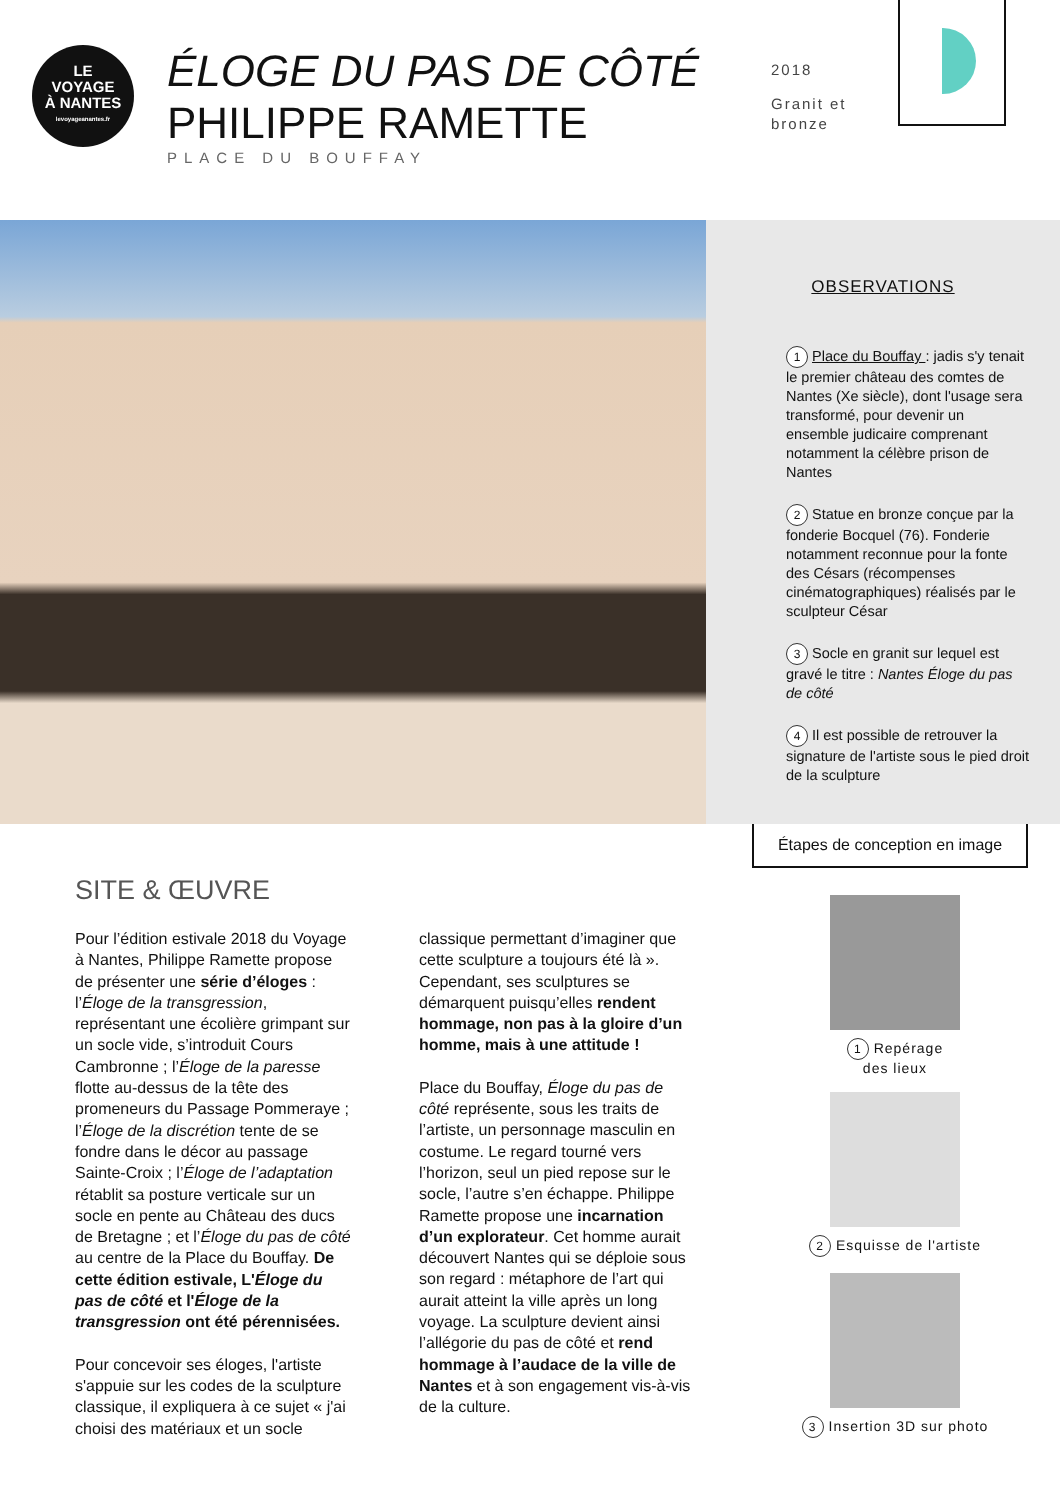LE
VOYAGE
À NANTES
levoyageanantes.fr
ÉLOGE DU PAS DE CÔTÉ
PHILIPPE RAMETTE
PLACE DU BOUFFAY
2018
Granit et
bronze
OBSERVATIONS
1 Place du Bouffay : jadis s'y tenait le premier château des comtes de Nantes (Xe siècle), dont l'usage sera transformé, pour devenir un ensemble judicaire comprenant notamment la célèbre prison de Nantes
2 Statue en bronze conçue par la fonderie Bocquel (76). Fonderie notamment reconnue pour la fonte des Césars (récompenses cinématographiques) réalisés par le sculpteur César
3 Socle en granit sur lequel est gravé le titre : Nantes Éloge du pas de côté
4 Il est possible de retrouver la signature de l'artiste sous le pied droit de la sculpture
Étapes de conception en image
SITE & ŒUVRE
Pour l’édition estivale 2018 du Voyage à Nantes, Philippe Ramette propose de présenter une série d’éloges : l’Éloge de la transgression, représentant une écolière grimpant sur un socle vide, s’introduit Cours Cambronne ; l’Éloge de la paresse flotte au-dessus de la tête des promeneurs du Passage Pommeraye ; l’Éloge de la discrétion tente de se fondre dans le décor au passage Sainte-Croix ; l’Éloge de l’adaptation rétablit sa posture verticale sur un socle en pente au Château des ducs de Bretagne ; et l’Éloge du pas de côté au centre de la Place du Bouffay. De cette édition estivale, L'Éloge du pas de côté et l'Éloge de la transgression ont été pérennisées.
Pour concevoir ses éloges, l'artiste s'appuie sur les codes de la sculpture classique, il expliquera à ce sujet « j'ai choisi des matériaux et un socle classique permettant d’imaginer que cette sculpture a toujours été là ». Cependant, ses sculptures se démarquent puisqu’elles rendent hommage, non pas à la gloire d’un homme, mais à une attitude !
Place du Bouffay, Éloge du pas de côté représente, sous les traits de l’artiste, un personnage masculin en costume. Le regard tourné vers l’horizon, seul un pied repose sur le socle, l’autre s’en échappe. Philippe Ramette propose une incarnation d’un explorateur. Cet homme aurait découvert Nantes qui se déploie sous son regard : métaphore de l’art qui aurait atteint la ville après un long voyage. La sculpture devient ainsi l’allégorie du pas de côté et rend hommage à l’audace de la ville de Nantes et à son engagement vis-à-vis de la culture.
1 Repérage
des lieux
2 Esquisse de l'artiste
3 Insertion 3D sur photo